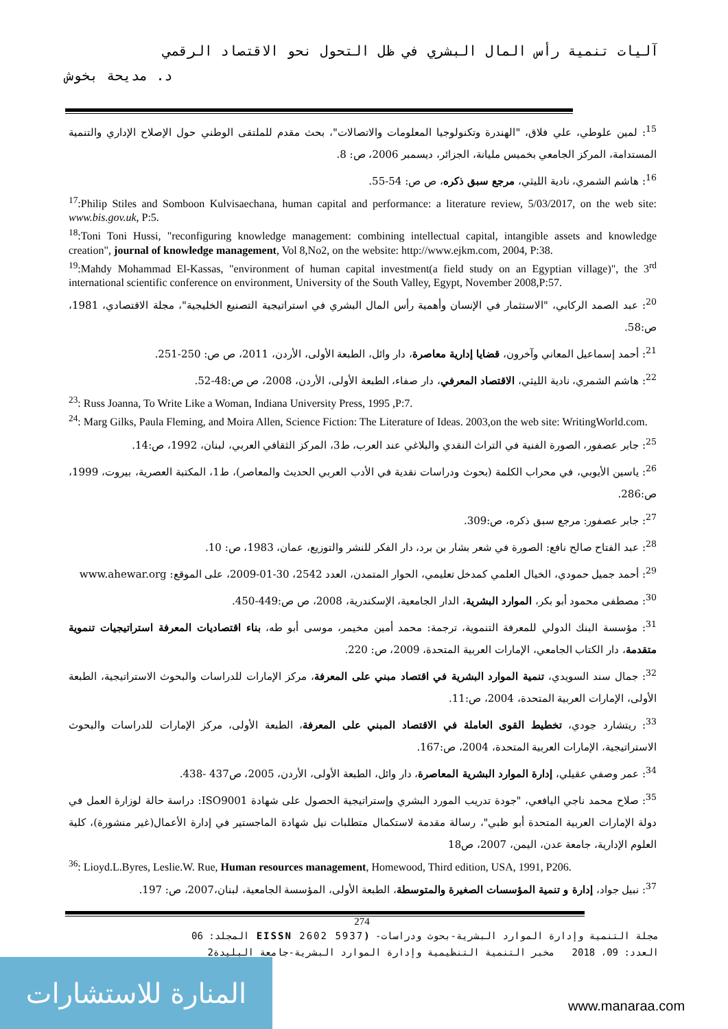آليات تنمية رأس المال البشري في ظل التحول نحو الاقتصاد الرقمي
د. مديحة بخوش
<sup>15</sup>: لمين علوطي، علي فلاق، "الهندرة وتكنولوجيا المعلومات والاتصالات"، بحث مقدم للملتقى الوطني حول الإصلاح الإداري والتنمية المستدامة، المركز الجامعي بخميس مليانة، الجزائر، ديسمبر 2006، ص: 8.
<sup>16</sup>: هاشم الشمري، نادية الليثي، مرجع سبق ذكره، ص ص: 54-55.
<sup>17</sup>:Philip Stiles and Somboon Kulvisaechana, human capital and performance: a literature review, 5/03/2017, on the web site: www.bis.gov.uk, P:5.
<sup>18</sup>:Toni Toni Hussi, "reconfiguring knowledge management: combining intellectual capital, intangible assets and knowledge creation", journal of knowledge management, Vol 8,No2, on the website: http://www.ejkm.com, 2004, P:38.
<sup>19</sup>:Mahdy Mohammad El-Kassas, "environment of human capital investment(a field study on an Egyptian village)", the 3<sup>rd</sup> international scientific conference on environment, University of the South Valley, Egypt, November 2008,P:57.
<sup>20</sup>: عبد الصمد الركابي، "الاستثمار في الإنسان وأهمية رأس المال البشري في استراتيجية التصنيع الخليجية"، مجلة الاقتصادي، 1981، ص:58.
<sup>21</sup>: أحمد إسماعيل المعاني وآخرون، قضايا إدارية معاصرة، دار وائل، الطبعة الأولى، الأردن، 2011، ص ص: 250-251.
<sup>22</sup>: هاشم الشمري، نادية الليثي، الاقتصاد المعرفي، دار صفاء، الطبعة الأولى، الأردن، 2008، ص ص:48-52.
<sup>23</sup>: Russ Joanna, To Write Like a Woman, Indiana University Press, 1995 ,P:7.
<sup>24</sup>: Marg Gilks, Paula Fleming, and Moira Allen, Science Fiction: The Literature of Ideas. 2003,on the web site: WritingWorld.com.
<sup>25</sup>: جابر عصفور، الصورة الفنية في التراث النقدي والبلاغي عند العرب، ط3، المركز الثقافي العربي، لبنان، 1992، ص:14.
<sup>26</sup>: ياسين الأيوبي، في محراب الكلمة (بحوث ودراسات نقدية في الأدب العربي الحديث والمعاصر)، ط1، المكتبة العصرية، بيروت، 1999، ص:286.
<sup>27</sup>: جابر عصفور: مرجع سبق ذكره، ص:309.
<sup>28</sup>: عبد الفتاح صالح نافع: الصورة في شعر بشار بن برد، دار الفكر للنشر والتوزيع، عمان، 1983، ص: 10.
<sup>29</sup>: أحمد جميل حمودي، الخيال العلمي كمدخل تعليمي، الحوار المتمدن، العدد 2542، 30-01-2009، على الموقع: www.ahewar.org
<sup>30</sup>: مصطفى محمود أبو بكر، الموارد البشرية، الدار الجامعية، الإسكندرية، 2008، ص ص:449-450.
<sup>31</sup>: مؤسسة البنك الدولي للمعرفة التنموية، ترجمة: محمد أمين مخيمر، موسى أبو طه، بناء اقتصاديات المعرفة استراتيجيات تنموية متقدمة، دار الكتاب الجامعي، الإمارات العربية المتحدة، 2009، ص: 220.
<sup>32</sup>: جمال سند السويدي، تنمية الموارد البشرية في اقتصاد مبني على المعرفة، مركز الإمارات للدراسات والبحوث الاستراتيجية، الطبعة الأولى، الإمارات العربية المتحدة، 2004، ص:11.
<sup>33</sup>: ريتشارد جودي، تخطيط القوى العاملة في الاقتصاد المبني على المعرفة، الطبعة الأولى، مركز الإمارات للدراسات والبحوث الاستراتيجية، الإمارات العربية المتحدة، 2004، ص:167.
<sup>34</sup>: عمر وصفي عقيلي، إدارة الموارد البشرية المعاصرة، دار وائل، الطبعة الأولى، الأردن، 2005، ص437 -438.
<sup>35</sup>: صلاح محمد ناجي اليافعي، "جودة تدريب المورد البشري وإستراتيجية الحصول على شهادة ISO9001: دراسة حالة لوزارة العمل في دولة الإمارات العربية المتحدة أبو ظبي"، رسالة مقدمة لاستكمال متطلبات نيل شهادة الماجستير في إدارة الأعمال(غير منشورة)، كلية العلوم الإدارية، جامعة عدن، اليمن، 2007، ص18
<sup>36</sup>: Lioyd.L.Byres, Leslie.W. Rue, Human resources management, Homewood, Third edition, USA, 1991, P206.
<sup>37</sup>: نبيل جواد، إدارة و تنمية المؤسسات الصغيرة والمتوسطة، الطبعة الأولى، المؤسسة الجامعية، لبنان،2007، ص: 197.
274
مجلة التنمية وإدارة الموارد البشرية-بحوث ودراسات- (EISSN 2602 5937 المجلد: 06
العدد: 09، 2018 مخبر التنمية التنظيمية وإدارة الموارد البشرية-جامعة البليدة2
المنارة للاستشارات
www.manaraa.com